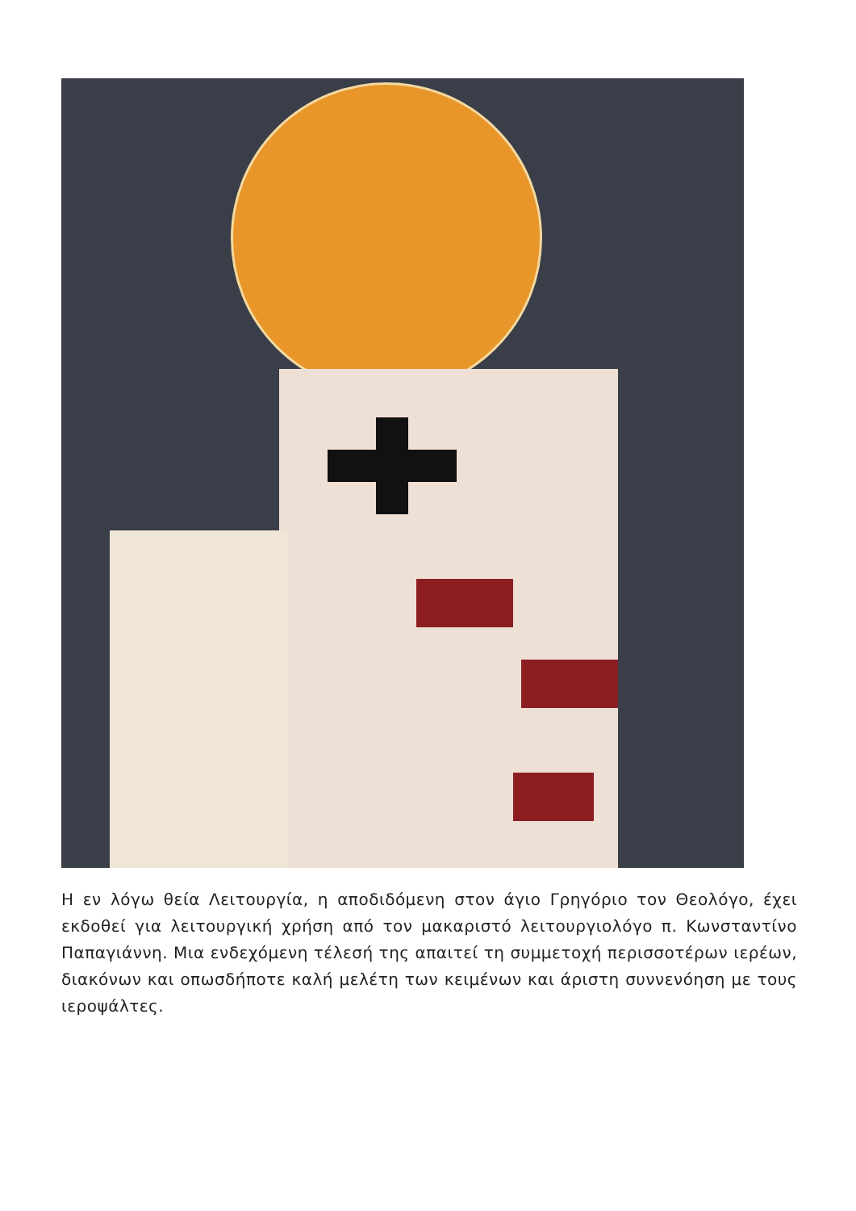Η εν λόγω θεία Λειτουργία, η αποδιδόμενη στον άγιο Γρηγόριο τον Θεολόγο, έχει εκδοθεί για λειτουργική χρήση από τον μακαριστό λειτουργιολόγο π. Κωνσταντίνο Παπαγιάννη. Μια ενδεχόμενη τέλεσή της απαιτεί τη συμμετοχή περισσοτέρων ιερέων, διακόνων και οπωσδήποτε καλή μελέτη των κειμένων και άριστη συννενόηση με τους ιεροψάλτες.